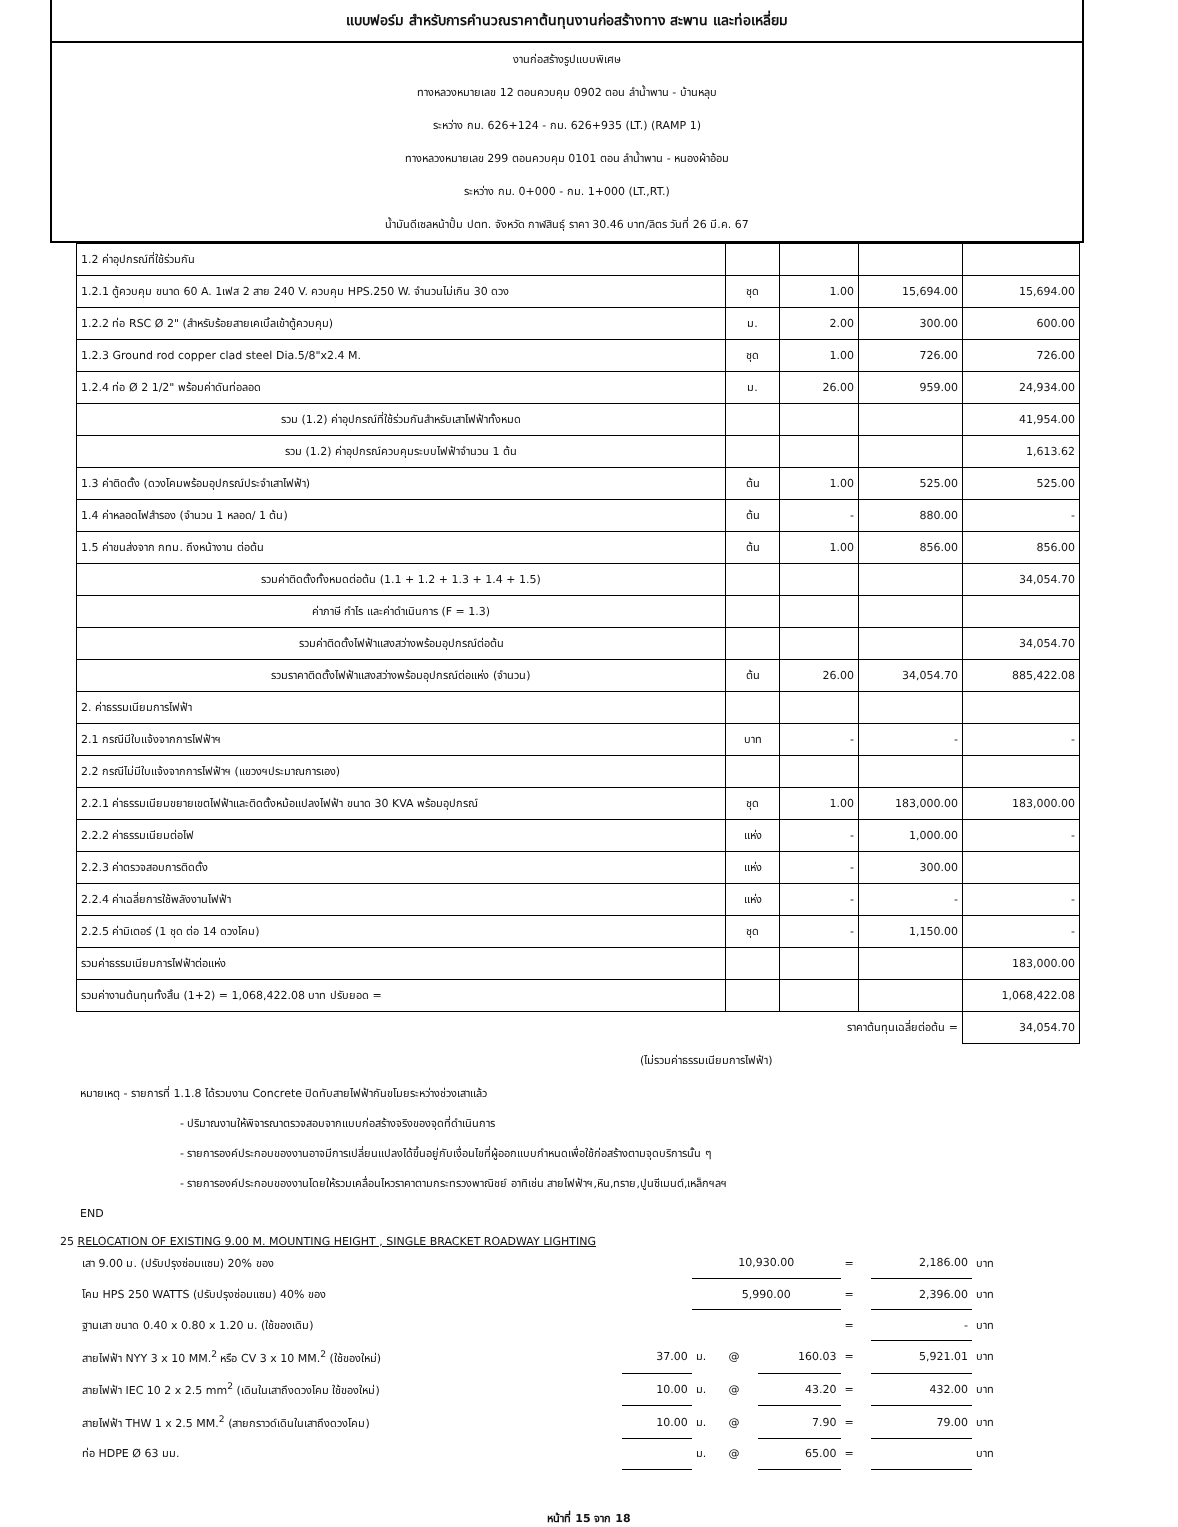แบบฟอร์ม สำหรับการคำนวณราคาต้นทุนงานก่อสร้างทาง สะพาน และท่อเหลี่ยม
งานก่อสร้างรูปแบบพิเศษ
ทางหลวงหมายเลข 12 ตอนควบคุม 0902 ตอน ลำน้ำพาน - บ้านหลุบ
ระหว่าง กม. 626+124 - กม. 626+935 (LT.) (RAMP 1)
ทางหลวงหมายเลข 299 ตอนควบคุม 0101 ตอน ลำน้ำพาน - หนองผ้าอ้อม
ระหว่าง กม. 0+000 - กม. 1+000 (LT.,RT.)
น้ำมันดีเซลหน้าปั้ม ปตท. จังหวัด กาฬสินธุ์ ราคา 30.46 บาท/ลิตร วันที่ 26 มี.ค. 67
| 1.2 ค่าอุปกรณ์ที่ใช้ร่วมกัน | | | | |
| 1.2.1 ตู้ควบคุม ขนาด 60 A. 1เฟส 2 สาย 240 V. ควบคุม HPS.250 W. จำนวนไม่เกิน 30 ดวง | ชุด | 1.00 | 15,694.00 | 15,694.00 |
| 1.2.2 ท่อ RSC Ø 2" (สำหรับร้อยสายเคเบิ้ลเข้าตู้ควบคุม) | ม. | 2.00 | 300.00 | 600.00 |
| 1.2.3 Ground rod copper clad steel Dia.5/8"x2.4 M. | ชุด | 1.00 | 726.00 | 726.00 |
| 1.2.4 ท่อ Ø 2 1/2" พร้อมค่าดันท่อลอด | ม. | 26.00 | 959.00 | 24,934.00 |
| รวม (1.2) ค่าอุปกรณ์ที่ใช้ร่วมกันสำหรับเสาไฟฟ้าทั้งหมด | | | | 41,954.00 |
| รวม (1.2) ค่าอุปกรณ์ควบคุมระบบไฟฟ้าจำนวน 1 ต้น | | | | 1,613.62 |
| 1.3 ค่าติดตั้ง (ดวงโคมพร้อมอุปกรณ์ประจำเสาไฟฟ้า) | ต้น | 1.00 | 525.00 | 525.00 |
| 1.4 ค่าหลอดไฟสำรอง (จำนวน 1 หลอด/ 1 ต้น) | ต้น | - | 880.00 | - |
| 1.5 ค่าขนส่งจาก กทม. ถึงหน้างาน ต่อต้น | ต้น | 1.00 | 856.00 | 856.00 |
| รวมค่าติดตั้งทั้งหมดต่อต้น (1.1 + 1.2 + 1.3 + 1.4 + 1.5) | | | | 34,054.70 |
| ค่าภาษี กำไร และค่าดำเนินการ (F = 1.3) | | | | |
| รวมค่าติดตั้งไฟฟ้าแสงสว่างพร้อมอุปกรณ์ต่อต้น | | | | 34,054.70 |
| รวมราคาติดตั้งไฟฟ้าแสงสว่างพร้อมอุปกรณ์ต่อแห่ง (จำนวน) | ต้น | 26.00 | 34,054.70 | 885,422.08 |
| 2. ค่าธรรมเนียมการไฟฟ้า | | | | |
| 2.1 กรณีมีใบแจ้งจากการไฟฟ้าฯ | บาท | - | - | - |
| 2.2 กรณีไม่มีใบแจ้งจากการไฟฟ้าฯ (แขวงฯประมาณการเอง) | | | | |
| 2.2.1 ค่าธรรมเนียมขยายเขตไฟฟ้าและติดตั้งหม้อแปลงไฟฟ้า ขนาด 30 KVA พร้อมอุปกรณ์ | ชุด | 1.00 | 183,000.00 | 183,000.00 |
| 2.2.2 ค่าธรรมเนียมต่อไฟ | แห่ง | - | 1,000.00 | - |
| 2.2.3 ค่าตรวจสอบการติดตั้ง | แห่ง | - | 300.00 | |
| 2.2.4 ค่าเฉลี่ยการใช้พลังงานไฟฟ้า | แห่ง | - | - | - |
| 2.2.5 ค่ามิเตอร์ (1 ชุด ต่อ 14 ดวงโคม) | ชุด | - | 1,150.00 | - |
| รวมค่าธรรมเนียมการไฟฟ้าต่อแห่ง | | | | 183,000.00 |
| รวมค่างานต้นทุนทั้งสิ้น (1+2) = 1,068,422.08 บาท ปรับยอด = | | | | 1,068,422.08 |
| | ราคาต้นทุนเฉลี่ยต่อต้น = | | | 34,054.70 |
(ไม่รวมค่าธรรมเนียมการไฟฟ้า)
หมายเหตุ - รายการที่ 1.1.8 ได้รวมงาน Concrete ปิดทับสายไฟฟ้ากันขโมยระหว่างช่วงเสาแล้ว
- ปริมาณงานให้พิจารณาตรวจสอบจากแบบก่อสร้างจริงของจุดที่ดำเนินการ
- รายการองค์ประกอบของงานอาจมีการเปลี่ยนแปลงได้ขึ้นอยู่กับเงื่อนไขที่ผู้ออกแบบกำหนดเพื่อใช้ก่อสร้างตามจุดบริการนั้น ๆ
- รายการองค์ประกอบของงานโดยให้รวมเคลื่อนไหวราคาตามกระทรวงพาณิชย์ อาทิเช่น สายไฟฟ้าฯ,หิน,ทราย,ปูนซีเมนต์,เหล็กฯลฯ
END
25 RELOCATION OF EXISTING 9.00 M. MOUNTING HEIGHT , SINGLE BRACKET ROADWAY LIGHTING
| เสา 9.00 ม. (ปรับปรุงซ่อมแซม) 20% ของ | | 10,930.00 | | | = | 2,186.00 | บาท |
| โคม HPS 250 WATTS (ปรับปรุงซ่อมแซม) 40% ของ | | 5,990.00 | | | = | 2,396.00 | บาท |
| ฐานเสา ขนาด 0.40 x 0.80 x 1.20 ม. (ใช้ของเดิม) | | | | | = | - | บาท |
| สายไฟฟ้า NYY 3 x 10 MM.<sup>2</sup> หรือ CV 3 x 10 MM.<sup>2</sup> (ใช้ของใหม่) | 37.00 | ม. | @ | 160.03 | = | 5,921.01 | บาท |
| สายไฟฟ้า IEC 10 2 x 2.5 mm<sup>2</sup> (เดินในเสาถึงดวงโคม ใช้ของใหม่) | 10.00 | ม. | @ | 43.20 | = | 432.00 | บาท |
| สายไฟฟ้า THW 1 x 2.5 MM.<sup>2</sup> (สายกราวด์เดินในเสาถึงดวงโคม) | 10.00 | ม. | @ | 7.90 | = | 79.00 | บาท |
| ท่อ HDPE Ø 63 มม. | | ม. | @ | 65.00 | = | | บาท |
หน้าที่ 15 จาก 18